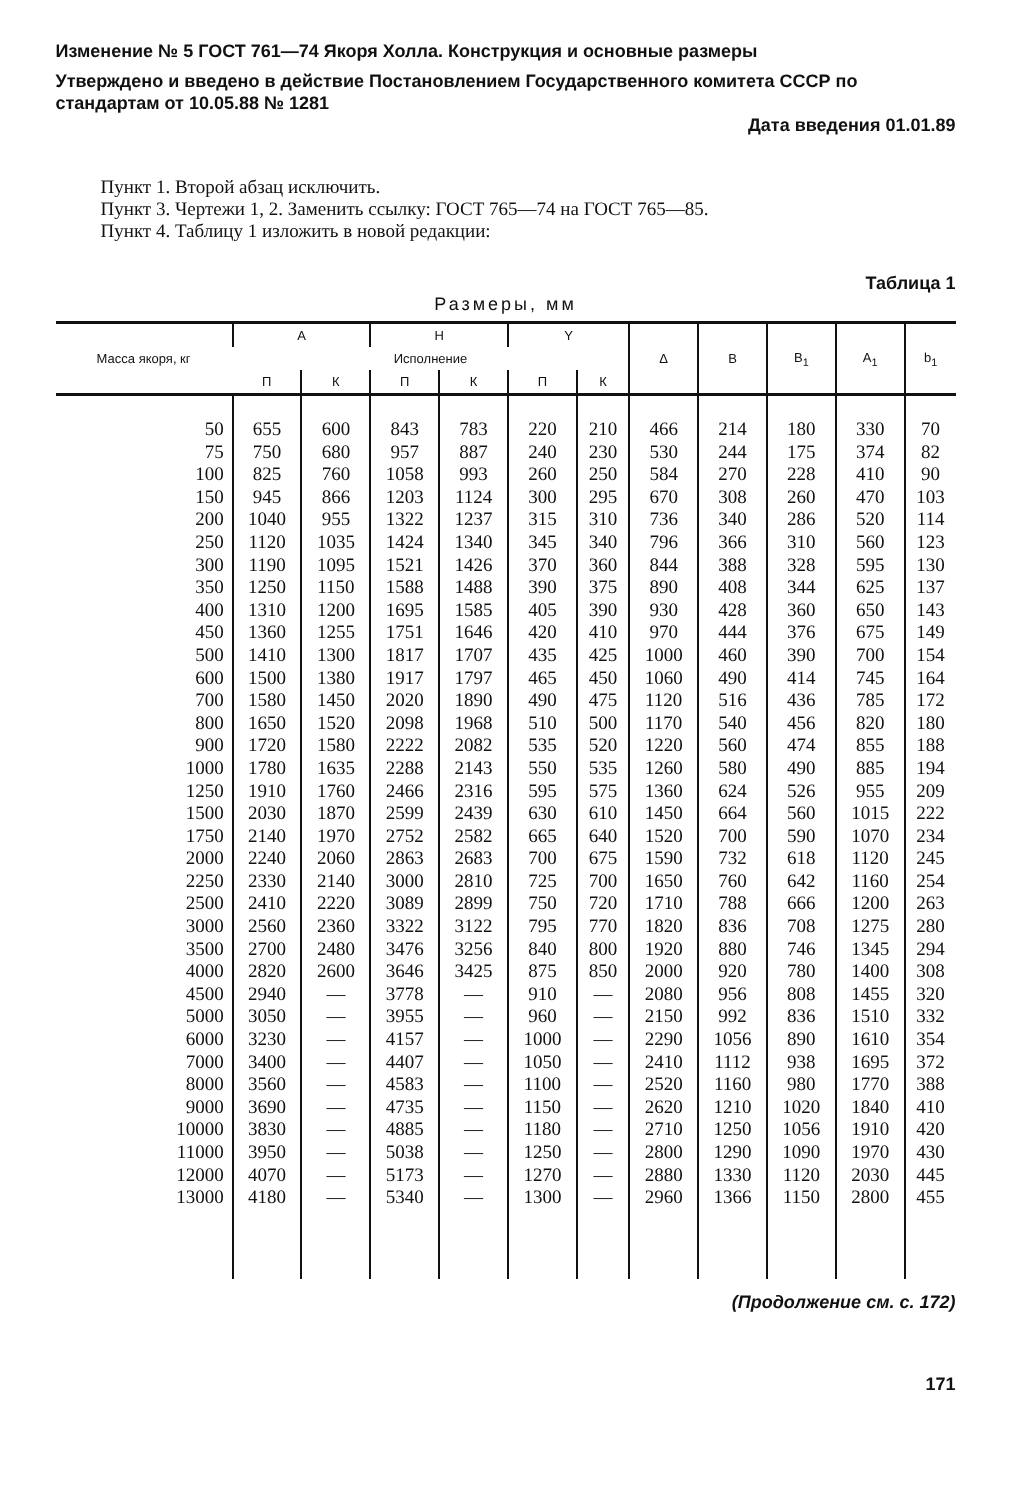Изменение № 5 ГОСТ 761—74 Якоря Холла. Конструкция и основные размеры
Утверждено и введено в действие Постановлением Государственного комитета СССР по стандартам от 10.05.88 № 1281
Дата введения 01.01.89
Пункт 1. Второй абзац исключить.
Пункт 3. Чертежи 1, 2. Заменить ссылку: ГОСТ 765—74 на ГОСТ 765—85.
Пункт 4. Таблицу 1 изложить в новой редакции:
Таблица 1
Размеры, мм
| Масса якоря, кг | A | | H | | Y | | Δ | B | B<sub>1</sub> | A<sub>1</sub> | b<sub>1</sub> |
| --- | --- | --- | --- | --- | --- | --- | --- | --- | --- | --- | --- |
| | Исполнение | | | | | | | | | | |
| | П | К | П | К | П | К | | | | | |
| 50 | 655 | 600 | 843 | 783 | 220 | 210 | 466 | 214 | 180 | 330 | 70 |
| 75 | 750 | 680 | 957 | 887 | 240 | 230 | 530 | 244 | 175 | 374 | 82 |
| 100 | 825 | 760 | 1058 | 993 | 260 | 250 | 584 | 270 | 228 | 410 | 90 |
| 150 | 945 | 866 | 1203 | 1124 | 300 | 295 | 670 | 308 | 260 | 470 | 103 |
| 200 | 1040 | 955 | 1322 | 1237 | 315 | 310 | 736 | 340 | 286 | 520 | 114 |
| 250 | 1120 | 1035 | 1424 | 1340 | 345 | 340 | 796 | 366 | 310 | 560 | 123 |
| 300 | 1190 | 1095 | 1521 | 1426 | 370 | 360 | 844 | 388 | 328 | 595 | 130 |
| 350 | 1250 | 1150 | 1588 | 1488 | 390 | 375 | 890 | 408 | 344 | 625 | 137 |
| 400 | 1310 | 1200 | 1695 | 1585 | 405 | 390 | 930 | 428 | 360 | 650 | 143 |
| 450 | 1360 | 1255 | 1751 | 1646 | 420 | 410 | 970 | 444 | 376 | 675 | 149 |
| 500 | 1410 | 1300 | 1817 | 1707 | 435 | 425 | 1000 | 460 | 390 | 700 | 154 |
| 600 | 1500 | 1380 | 1917 | 1797 | 465 | 450 | 1060 | 490 | 414 | 745 | 164 |
| 700 | 1580 | 1450 | 2020 | 1890 | 490 | 475 | 1120 | 516 | 436 | 785 | 172 |
| 800 | 1650 | 1520 | 2098 | 1968 | 510 | 500 | 1170 | 540 | 456 | 820 | 180 |
| 900 | 1720 | 1580 | 2222 | 2082 | 535 | 520 | 1220 | 560 | 474 | 855 | 188 |
| 1000 | 1780 | 1635 | 2288 | 2143 | 550 | 535 | 1260 | 580 | 490 | 885 | 194 |
| 1250 | 1910 | 1760 | 2466 | 2316 | 595 | 575 | 1360 | 624 | 526 | 955 | 209 |
| 1500 | 2030 | 1870 | 2599 | 2439 | 630 | 610 | 1450 | 664 | 560 | 1015 | 222 |
| 1750 | 2140 | 1970 | 2752 | 2582 | 665 | 640 | 1520 | 700 | 590 | 1070 | 234 |
| 2000 | 2240 | 2060 | 2863 | 2683 | 700 | 675 | 1590 | 732 | 618 | 1120 | 245 |
| 2250 | 2330 | 2140 | 3000 | 2810 | 725 | 700 | 1650 | 760 | 642 | 1160 | 254 |
| 2500 | 2410 | 2220 | 3089 | 2899 | 750 | 720 | 1710 | 788 | 666 | 1200 | 263 |
| 3000 | 2560 | 2360 | 3322 | 3122 | 795 | 770 | 1820 | 836 | 708 | 1275 | 280 |
| 3500 | 2700 | 2480 | 3476 | 3256 | 840 | 800 | 1920 | 880 | 746 | 1345 | 294 |
| 4000 | 2820 | 2600 | 3646 | 3425 | 875 | 850 | 2000 | 920 | 780 | 1400 | 308 |
| 4500 | 2940 | — | 3778 | — | 910 | — | 2080 | 956 | 808 | 1455 | 320 |
| 5000 | 3050 | — | 3955 | — | 960 | — | 2150 | 992 | 836 | 1510 | 332 |
| 6000 | 3230 | — | 4157 | — | 1000 | — | 2290 | 1056 | 890 | 1610 | 354 |
| 7000 | 3400 | — | 4407 | — | 1050 | — | 2410 | 1112 | 938 | 1695 | 372 |
| 8000 | 3560 | — | 4583 | — | 1100 | — | 2520 | 1160 | 980 | 1770 | 388 |
| 9000 | 3690 | — | 4735 | — | 1150 | — | 2620 | 1210 | 1020 | 1840 | 410 |
| 10000 | 3830 | — | 4885 | — | 1180 | — | 2710 | 1250 | 1056 | 1910 | 420 |
| 11000 | 3950 | — | 5038 | — | 1250 | — | 2800 | 1290 | 1090 | 1970 | 430 |
| 12000 | 4070 | — | 5173 | — | 1270 | — | 2880 | 1330 | 1120 | 2030 | 445 |
| 13000 | 4180 | — | 5340 | — | 1300 | — | 2960 | 1366 | 1150 | 2800 | 455 |
(Продолжение см. с. 172)
171